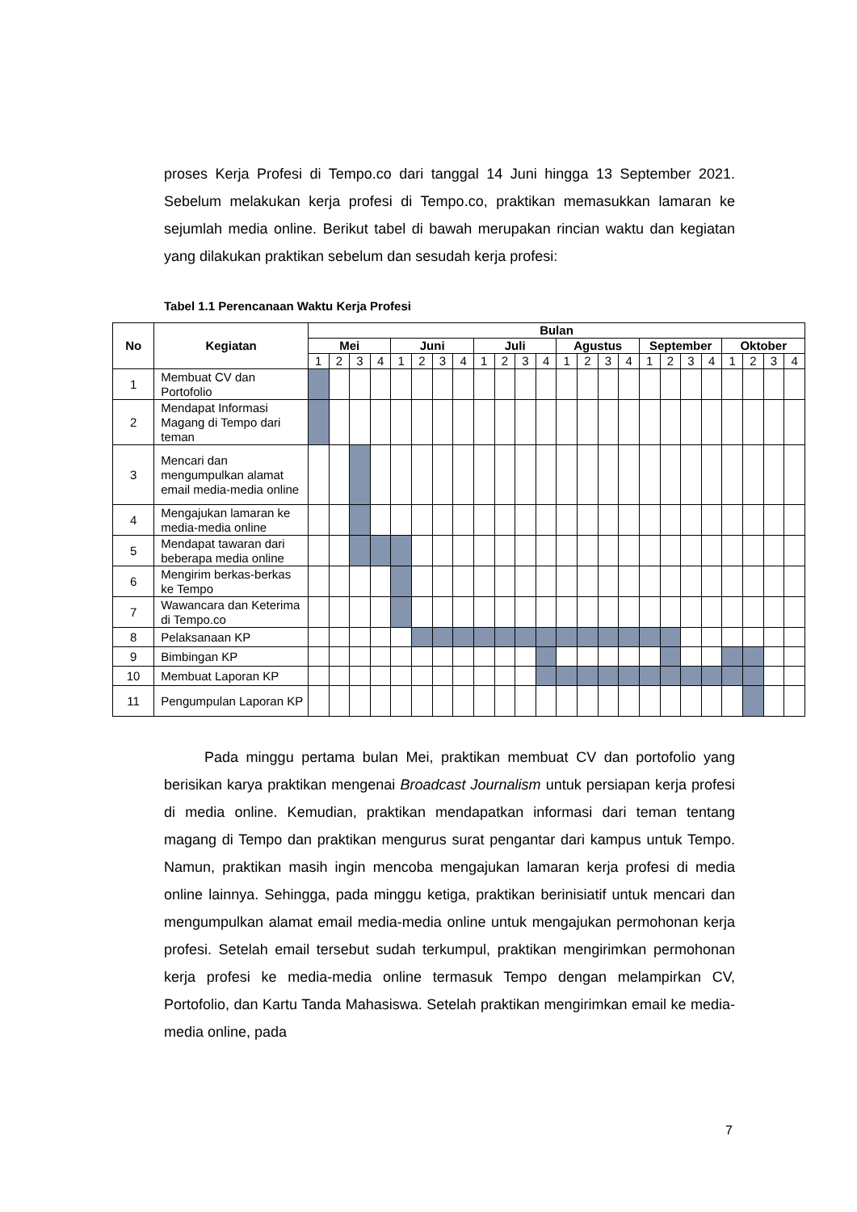proses Kerja Profesi di Tempo.co dari tanggal 14 Juni hingga 13 September 2021. Sebelum melakukan kerja profesi di Tempo.co, praktikan memasukkan lamaran ke sejumlah media online. Berikut tabel di bawah merupakan rincian waktu dan kegiatan yang dilakukan praktikan sebelum dan sesudah kerja profesi:
Tabel 1.1 Perencanaan Waktu Kerja Profesi
| No | Kegiatan | Bulan | | | | | | | | | | | | | | | | | | | | | | | |
| --- | --- | --- | --- | --- | --- | --- | --- | --- | --- | --- | --- | --- | --- | --- | --- | --- | --- | --- | --- | --- | --- | --- | --- | --- | --- |
| | | Mei | | | | Juni | | | | Juli | | | | Agustus | | | | September | | | | Oktober | | | |
| | | 1 | 2 | 3 | 4 | 1 | 2 | 3 | 4 | 1 | 2 | 3 | 4 | 1 | 2 | 3 | 4 | 1 | 2 | 3 | 4 | 1 | 2 | 3 | 4 |
| 1 | Membuat CV dan Portofolio | | | | | | | | | | | | | | | | | | | | | | | | |
| 2 | Mendapat Informasi Magang di Tempo dari teman | | | | | | | | | | | | | | | | | | | | | | | | |
| 3 | Mencari dan mengumpulkan alamat email media-media online | | | | | | | | | | | | | | | | | | | | | | | | |
| 4 | Mengajukan lamaran ke media-media online | | | | | | | | | | | | | | | | | | | | | | | | |
| 5 | Mendapat tawaran dari beberapa media online | | | | | | | | | | | | | | | | | | | | | | | | |
| 6 | Mengirim berkas-berkas ke Tempo | | | | | | | | | | | | | | | | | | | | | | | | |
| 7 | Wawancara dan Keterima di Tempo.co | | | | | | | | | | | | | | | | | | | | | | | | |
| 8 | Pelaksanaan KP | | | | | | | | | | | | | | | | | | | | | | | | |
| 9 | Bimbingan KP | | | | | | | | | | | | | | | | | | | | | | | | |
| 10 | Membuat Laporan KP | | | | | | | | | | | | | | | | | | | | | | | | |
| 11 | Pengumpulan Laporan KP | | | | | | | | | | | | | | | | | | | | | | | | |
Pada minggu pertama bulan Mei, praktikan membuat CV dan portofolio yang berisikan karya praktikan mengenai Broadcast Journalism untuk persiapan kerja profesi di media online. Kemudian, praktikan mendapatkan informasi dari teman tentang magang di Tempo dan praktikan mengurus surat pengantar dari kampus untuk Tempo. Namun, praktikan masih ingin mencoba mengajukan lamaran kerja profesi di media online lainnya. Sehingga, pada minggu ketiga, praktikan berinisiatif untuk mencari dan mengumpulkan alamat email media-media online untuk mengajukan permohonan kerja profesi. Setelah email tersebut sudah terkumpul, praktikan mengirimkan permohonan kerja profesi ke media-media online termasuk Tempo dengan melampirkan CV, Portofolio, dan Kartu Tanda Mahasiswa. Setelah praktikan mengirimkan email ke media-media online, pada
7